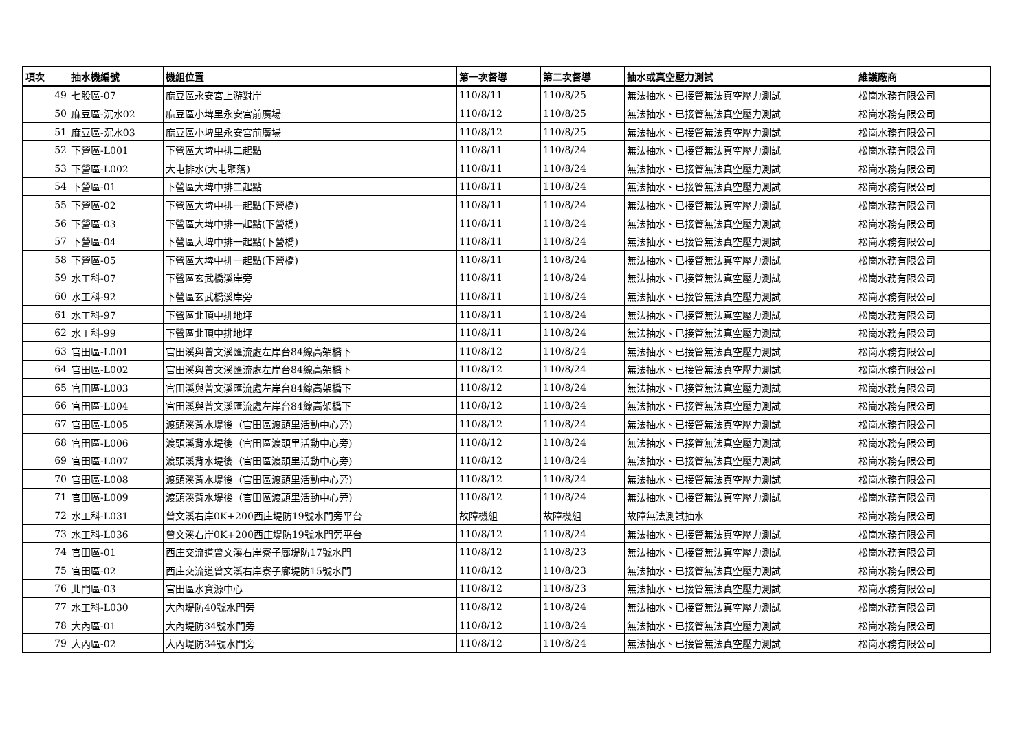| 項次 | 抽水機編號 | 機組位置 | 第一次督導 | 第二次督導 | 抽水或真空壓力測試 | 維護廠商 |
| --- | --- | --- | --- | --- | --- | --- |
| 49 | 七股區-07 | 麻豆區永安宮上游對岸 | 110/8/11 | 110/8/25 | 無法抽水、已接管無法真空壓力測試 | 松崗水務有限公司 |
| 50 | 麻豆區-沉水02 | 麻豆區小埤里永安宮前廣場 | 110/8/12 | 110/8/25 | 無法抽水、已接管無法真空壓力測試 | 松崗水務有限公司 |
| 51 | 麻豆區-沉水03 | 麻豆區小埤里永安宮前廣場 | 110/8/12 | 110/8/25 | 無法抽水、已接管無法真空壓力測試 | 松崗水務有限公司 |
| 52 | 下營區-L001 | 下營區大埤中排二起點 | 110/8/11 | 110/8/24 | 無法抽水、已接管無法真空壓力測試 | 松崗水務有限公司 |
| 53 | 下營區-L002 | 大屯排水(大屯聚落) | 110/8/11 | 110/8/24 | 無法抽水、已接管無法真空壓力測試 | 松崗水務有限公司 |
| 54 | 下營區-01 | 下營區大埤中排二起點 | 110/8/11 | 110/8/24 | 無法抽水、已接管無法真空壓力測試 | 松崗水務有限公司 |
| 55 | 下營區-02 | 下營區大埤中排一起點(下營橋) | 110/8/11 | 110/8/24 | 無法抽水、已接管無法真空壓力測試 | 松崗水務有限公司 |
| 56 | 下營區-03 | 下營區大埤中排一起點(下營橋) | 110/8/11 | 110/8/24 | 無法抽水、已接管無法真空壓力測試 | 松崗水務有限公司 |
| 57 | 下營區-04 | 下營區大埤中排一起點(下營橋) | 110/8/11 | 110/8/24 | 無法抽水、已接管無法真空壓力測試 | 松崗水務有限公司 |
| 58 | 下營區-05 | 下營區大埤中排一起點(下營橋) | 110/8/11 | 110/8/24 | 無法抽水、已接管無法真空壓力測試 | 松崗水務有限公司 |
| 59 | 水工科-07 | 下營區玄武橋溪岸旁 | 110/8/11 | 110/8/24 | 無法抽水、已接管無法真空壓力測試 | 松崗水務有限公司 |
| 60 | 水工科-92 | 下營區玄武橋溪岸旁 | 110/8/11 | 110/8/24 | 無法抽水、已接管無法真空壓力測試 | 松崗水務有限公司 |
| 61 | 水工科-97 | 下營區北頂中排地坪 | 110/8/11 | 110/8/24 | 無法抽水、已接管無法真空壓力測試 | 松崗水務有限公司 |
| 62 | 水工科-99 | 下營區北頂中排地坪 | 110/8/11 | 110/8/24 | 無法抽水、已接管無法真空壓力測試 | 松崗水務有限公司 |
| 63 | 官田區-L001 | 官田溪與曾文溪匯流處左岸台84線高架橋下 | 110/8/12 | 110/8/24 | 無法抽水、已接管無法真空壓力測試 | 松崗水務有限公司 |
| 64 | 官田區-L002 | 官田溪與曾文溪匯流處左岸台84線高架橋下 | 110/8/12 | 110/8/24 | 無法抽水、已接管無法真空壓力測試 | 松崗水務有限公司 |
| 65 | 官田區-L003 | 官田溪與曾文溪匯流處左岸台84線高架橋下 | 110/8/12 | 110/8/24 | 無法抽水、已接管無法真空壓力測試 | 松崗水務有限公司 |
| 66 | 官田區-L004 | 官田溪與曾文溪匯流處左岸台84線高架橋下 | 110/8/12 | 110/8/24 | 無法抽水、已接管無法真空壓力測試 | 松崗水務有限公司 |
| 67 | 官田區-L005 | 渡頭溪背水堤後（官田區渡頭里活動中心旁) | 110/8/12 | 110/8/24 | 無法抽水、已接管無法真空壓力測試 | 松崗水務有限公司 |
| 68 | 官田區-L006 | 渡頭溪背水堤後（官田區渡頭里活動中心旁) | 110/8/12 | 110/8/24 | 無法抽水、已接管無法真空壓力測試 | 松崗水務有限公司 |
| 69 | 官田區-L007 | 渡頭溪背水堤後（官田區渡頭里活動中心旁) | 110/8/12 | 110/8/24 | 無法抽水、已接管無法真空壓力測試 | 松崗水務有限公司 |
| 70 | 官田區-L008 | 渡頭溪背水堤後（官田區渡頭里活動中心旁) | 110/8/12 | 110/8/24 | 無法抽水、已接管無法真空壓力測試 | 松崗水務有限公司 |
| 71 | 官田區-L009 | 渡頭溪背水堤後（官田區渡頭里活動中心旁) | 110/8/12 | 110/8/24 | 無法抽水、已接管無法真空壓力測試 | 松崗水務有限公司 |
| 72 | 水工科-L031 | 曾文溪右岸0K+200西庄堤防19號水門旁平台 | 故障機組 | 故障機組 | 故障無法測試抽水 | 松崗水務有限公司 |
| 73 | 水工科-L036 | 曾文溪右岸0K+200西庄堤防19號水門旁平台 | 110/8/12 | 110/8/24 | 無法抽水、已接管無法真空壓力測試 | 松崗水務有限公司 |
| 74 | 官田區-01 | 西庄交流道曾文溪右岸寮子廍堤防17號水門 | 110/8/12 | 110/8/23 | 無法抽水、已接管無法真空壓力測試 | 松崗水務有限公司 |
| 75 | 官田區-02 | 西庄交流道曾文溪右岸寮子廍堤防15號水門 | 110/8/12 | 110/8/23 | 無法抽水、已接管無法真空壓力測試 | 松崗水務有限公司 |
| 76 | 北門區-03 | 官田區水資源中心 | 110/8/12 | 110/8/23 | 無法抽水、已接管無法真空壓力測試 | 松崗水務有限公司 |
| 77 | 水工科-L030 | 大內堤防40號水門旁 | 110/8/12 | 110/8/24 | 無法抽水、已接管無法真空壓力測試 | 松崗水務有限公司 |
| 78 | 大內區-01 | 大內堤防34號水門旁 | 110/8/12 | 110/8/24 | 無法抽水、已接管無法真空壓力測試 | 松崗水務有限公司 |
| 79 | 大內區-02 | 大內堤防34號水門旁 | 110/8/12 | 110/8/24 | 無法抽水、已接管無法真空壓力測試 | 松崗水務有限公司 |